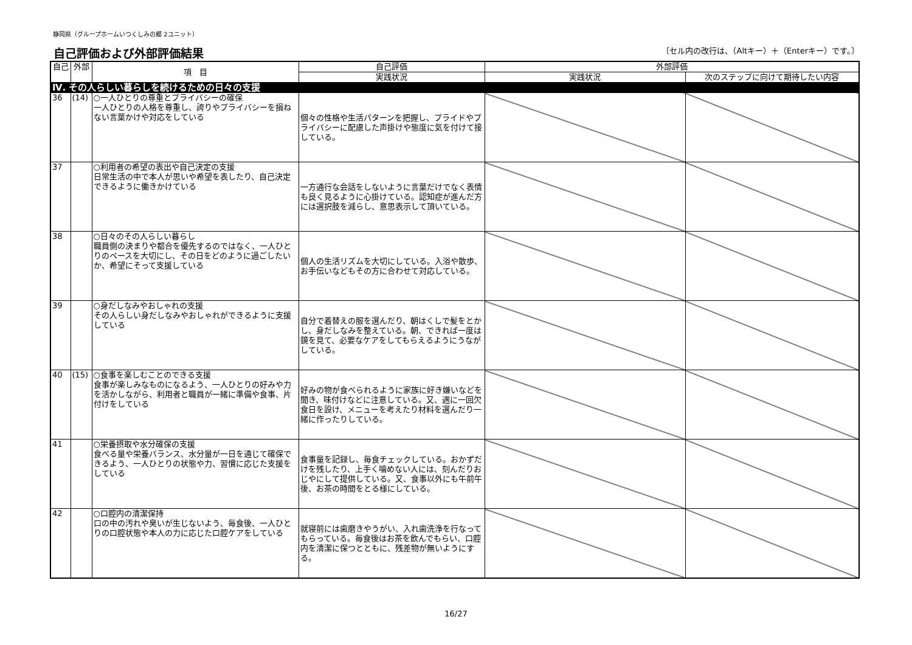静岡県（グループホームいつくしみの郷 2ユニット）
自己評価および外部評価結果 〔セル内の改行は、（Altキー）＋（Enterキー）です。〕
| 自己 | 外部 | 項 目 | 自己評価 | 外部評価 | |
| --- | --- | --- | --- | --- | --- |
| | | | 実践状況 | 実践状況 | 次のステップに向けて期待したい内容 |
| Ⅳ. その人らしい暮らしを続けるための日々の支援 | | | | | |
| 36 | (14) | ○一人ひとりの尊重とプライバシーの確保 一人ひとりの人格を尊重し、誇りやプライバシーを損ねない言葉かけや対応をしている | 個々の性格や生活パターンを把握し、プライドやプライバシーに配慮した声掛けや態度に気を付けて接している。 | | |
| 37 | | ○利用者の希望の表出や自己決定の支援 日常生活の中で本人が思いや希望を表したり、自己決定できるように働きかけている | 一方通行な会話をしないように言葉だけでなく表情も良く見るように心掛けている。認知症が進んだ方には選択肢を減らし、意思表示して頂いている。 | | |
| 38 | | ○日々のその人らしい暮らし 職員側の決まりや都合を優先するのではなく、一人ひとりのペースを大切にし、その日をどのように過ごしたいか、希望にそって支援している | 個人の生活リズムを大切にしている。入浴や散歩、お手伝いなどもその方に合わせて対応している。 | | |
| 39 | | ○身だしなみやおしゃれの支援 その人らしい身だしなみやおしゃれができるように支援している | 自分で着替えの服を選んだり、朝はくしで髪をとかし、身だしなみを整えている。朝、できれば一度は鏡を見て、必要なケアをしてもらえるようにうながしている。 | | |
| 40 | (15) | ○食事を楽しむことのできる支援 食事が楽しみなものになるよう、一人ひとりの好みや力を活かしながら、利用者と職員が一緒に準備や食事、片付けをしている | 好みの物が食べられるように家族に好き嫌いなどを聞き、味付けなどに注意している。又、週に一回欠食日を設け、メニューを考えたり材料を選んだり一緒に作ったりしている。 | | |
| 41 | | ○栄養摂取や水分確保の支援 食べる量や栄養バランス、水分量が一日を通じて確保できるよう、一人ひとりの状態や力、習慣に応じた支援をしている | 食事量を記録し、毎食チェックしている。おかずだけを残したり、上手く噛めない人には、刻んだりおじやにして提供している。又、食事以外にも午前午後、お茶の時間をとる様にしている。 | | |
| 42 | | ○口腔内の清潔保持 口の中の汚れや臭いが生じないよう、毎食後、一人ひとりの口腔状態や本人の力に応じた口腔ケアをしている | 就寝前には歯磨きやうがい、入れ歯洗浄を行なってもらっている。毎食後はお茶を飲んでもらい、口腔内を清潔に保つとともに、残差物が無いようにする。 | | |
16/27